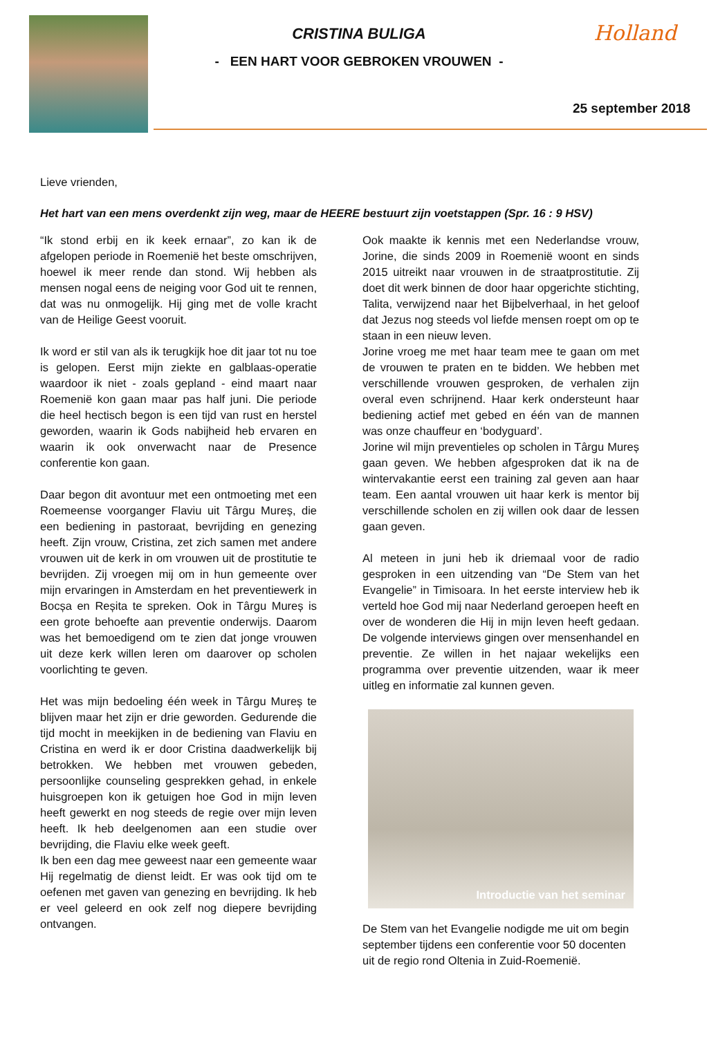CRISTINA BULIGA
- EEN HART VOOR GEBROKEN VROUWEN -
Holland
25 september 2018
Lieve vrienden,
Het hart van een mens overdenkt zijn weg, maar de HEERE bestuurt zijn voetstappen (Spr. 16 : 9 HSV)
“Ik stond erbij en ik keek ernaar”, zo kan ik de afgelopen periode in Roemenië het beste omschrijven, hoewel ik meer rende dan stond. Wij hebben als mensen nogal eens de neiging voor God uit te rennen, dat was nu onmogelijk. Hij ging met de volle kracht van de Heilige Geest vooruit.
Ik word er stil van als ik terugkijk hoe dit jaar tot nu toe is gelopen. Eerst mijn ziekte en galblaas-operatie waardoor ik niet - zoals gepland - eind maart naar Roemenië kon gaan maar pas half juni. Die periode die heel hectisch begon is een tijd van rust en herstel geworden, waarin ik Gods nabijheid heb ervaren en waarin ik ook onverwacht naar de Presence conferentie kon gaan.
Daar begon dit avontuur met een ontmoeting met een Roemeense voorganger Flaviu uit Târgu Mureș, die een bediening in pastoraat, bevrijding en genezing heeft. Zijn vrouw, Cristina, zet zich samen met andere vrouwen uit de kerk in om vrouwen uit de prostitutie te bevrijden. Zij vroegen mij om in hun gemeente over mijn ervaringen in Amsterdam en het preventiewerk in Bocșa en Reșita te spreken. Ook in Târgu Mureș is een grote behoefte aan preventie onderwijs. Daarom was het bemoedigend om te zien dat jonge vrouwen uit deze kerk willen leren om daarover op scholen voorlichting te geven.
Het was mijn bedoeling één week in Târgu Mureș te blijven maar het zijn er drie geworden. Gedurende die tijd mocht in meekijken in de bediening van Flaviu en Cristina en werd ik er door Cristina daadwerkelijk bij betrokken. We hebben met vrouwen gebeden, persoonlijke counseling gesprekken gehad, in enkele huisgroepen kon ik getuigen hoe God in mijn leven heeft gewerkt en nog steeds de regie over mijn leven heeft. Ik heb deelgenomen aan een studie over bevrijding, die Flaviu elke week geeft.
Ik ben een dag mee geweest naar een gemeente waar Hij regelmatig de dienst leidt. Er was ook tijd om te oefenen met gaven van genezing en bevrijding. Ik heb er veel geleerd en ook zelf nog diepere bevrijding ontvangen.
Ook maakte ik kennis met een Nederlandse vrouw, Jorine, die sinds 2009 in Roemenië woont en sinds 2015 uitreikt naar vrouwen in de straatprostitutie. Zij doet dit werk binnen de door haar opgerichte stichting, Talita, verwijzend naar het Bijbelverhaal, in het geloof dat Jezus nog steeds vol liefde mensen roept om op te staan in een nieuw leven.
Jorine vroeg me met haar team mee te gaan om met de vrouwen te praten en te bidden. We hebben met verschillende vrouwen gesproken, de verhalen zijn overal even schrijnend. Haar kerk ondersteunt haar bediening actief met gebed en één van de mannen was onze chauffeur en ‘bodyguard’.
Jorine wil mijn preventieles op scholen in Târgu Mureș gaan geven. We hebben afgesproken dat ik na de wintervakantie eerst een training zal geven aan haar team. Een aantal vrouwen uit haar kerk is mentor bij verschillende scholen en zij willen ook daar de lessen gaan geven.
Al meteen in juni heb ik driemaal voor de radio gesproken in een uitzending van “De Stem van het Evangelie” in Timisoara. In het eerste interview heb ik verteld hoe God mij naar Nederland geroepen heeft en over de wonderen die Hij in mijn leven heeft gedaan. De volgende interviews gingen over mensenhandel en preventie. Ze willen in het najaar wekelijks een programma over preventie uitzenden, waar ik meer uitleg en informatie zal kunnen geven.
Introductie van het seminar
De Stem van het Evangelie nodigde me uit om begin september tijdens een conferentie voor 50 docenten uit de regio rond Oltenia in Zuid-Roemenië.